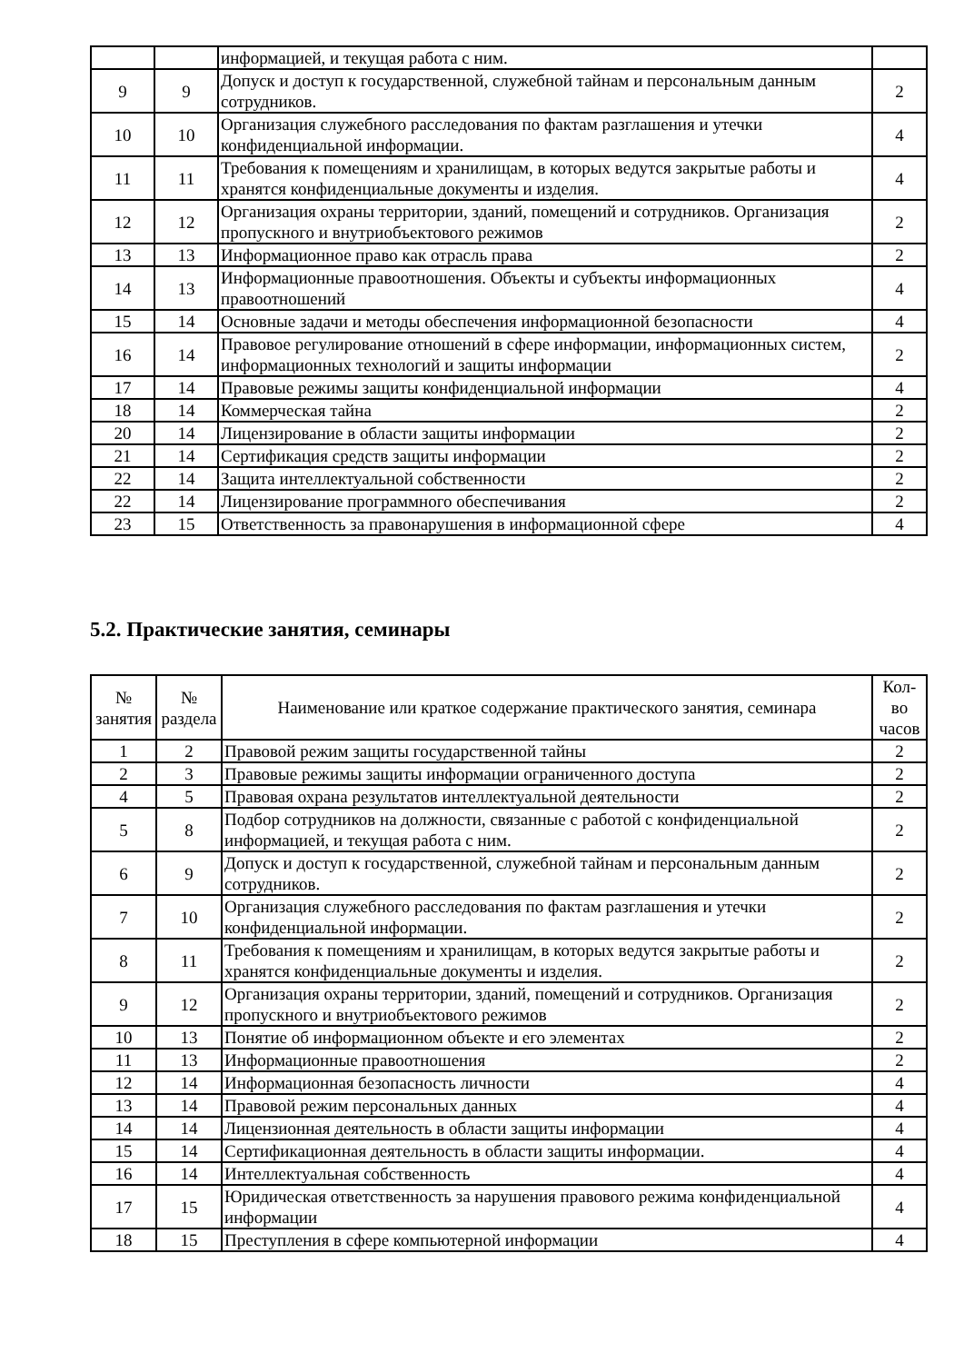| | | информацией, и текущая работа с ним. | |
| 9 | 9 | Допуск и доступ к государственной, служебной тайнам и персональным данным сотрудников. | 2 |
| 10 | 10 | Организация служебного расследования по фактам разглашения и утечки конфиденциальной информации. | 4 |
| 11 | 11 | Требования к помещениям и хранилищам, в которых ведутся закрытые работы и хранятся конфиденциальные документы и изделия. | 4 |
| 12 | 12 | Организация охраны территории, зданий, помещений и сотрудников. Организация пропускного и внутриобъектового режимов | 2 |
| 13 | 13 | Информационное право как отрасль права | 2 |
| 14 | 13 | Информационные правоотношения. Объекты и субъекты информационных правоотношений | 4 |
| 15 | 14 | Основные задачи и методы обеспечения информационной безопасности | 4 |
| 16 | 14 | Правовое регулирование отношений в сфере информации, информационных систем, информационных технологий и защиты информации | 2 |
| 17 | 14 | Правовые режимы защиты конфиденциальной информации | 4 |
| 18 | 14 | Коммерческая тайна | 2 |
| 20 | 14 | Лицензирование в области защиты информации | 2 |
| 21 | 14 | Сертификация средств защиты информации | 2 |
| 22 | 14 | Защита интеллектуальной собственности | 2 |
| 22 | 14 | Лицензирование программного обеспечивания | 2 |
| 23 | 15 | Ответственность за правонарушения в информационной сфере | 4 |
5.2. Практические занятия, семинары
| № занятия | № раздела | Наименование или краткое содержание практического занятия, семинара | Кол- во часов |
| --- | --- | --- | --- |
| 1 | 2 | Правовой режим защиты государственной тайны | 2 |
| 2 | 3 | Правовые режимы защиты информации ограниченного доступа | 2 |
| 4 | 5 | Правовая охрана результатов интеллектуальной деятельности | 2 |
| 5 | 8 | Подбор сотрудников на должности, связанные с работой с конфиденциальной информацией, и текущая работа с ним. | 2 |
| 6 | 9 | Допуск и доступ к государственной, служебной тайнам и персональным данным сотрудников. | 2 |
| 7 | 10 | Организация служебного расследования по фактам разглашения и утечки конфиденциальной информации. | 2 |
| 8 | 11 | Требования к помещениям и хранилищам, в которых ведутся закрытые работы и хранятся конфиденциальные документы и изделия. | 2 |
| 9 | 12 | Организация охраны территории, зданий, помещений и сотрудников. Организация пропускного и внутриобъектового режимов | 2 |
| 10 | 13 | Понятие об информационном объекте и его элементах | 2 |
| 11 | 13 | Информационные правоотношения | 2 |
| 12 | 14 | Информационная безопасность личности | 4 |
| 13 | 14 | Правовой режим персональных данных | 4 |
| 14 | 14 | Лицензионная деятельность в области защиты информации | 4 |
| 15 | 14 | Сертификационная деятельность в области защиты информации. | 4 |
| 16 | 14 | Интеллектуальная собственность | 4 |
| 17 | 15 | Юридическая ответственность за нарушения правового режима конфиденциальной информации | 4 |
| 18 | 15 | Преступления в сфере компьютерной информации | 4 |